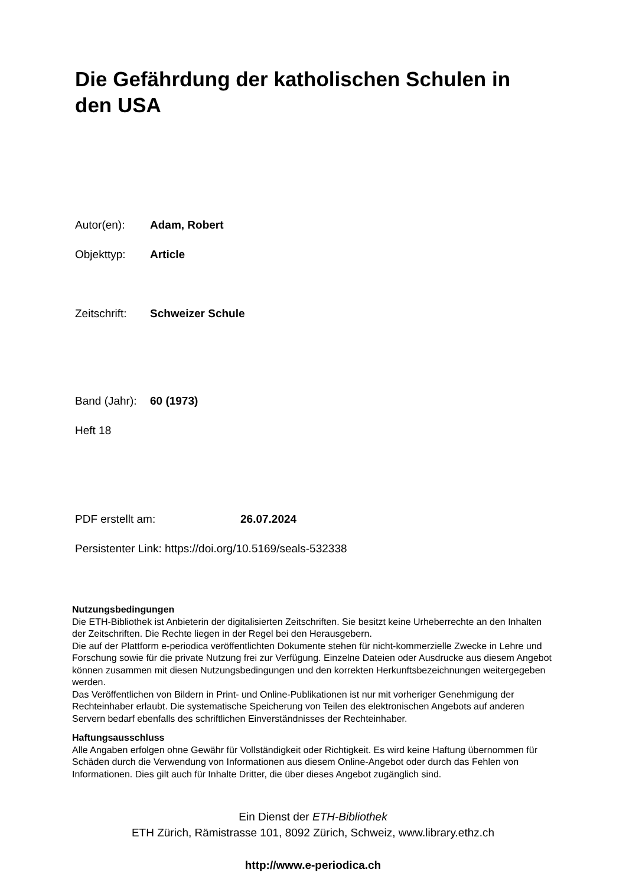Die Gefährdung der katholischen Schulen in den USA
Autor(en): Adam, Robert
Objekttyp: Article
Zeitschrift: Schweizer Schule
Band (Jahr): 60 (1973)
Heft 18
PDF erstellt am: 26.07.2024
Persistenter Link: https://doi.org/10.5169/seals-532338
Nutzungsbedingungen
Die ETH-Bibliothek ist Anbieterin der digitalisierten Zeitschriften. Sie besitzt keine Urheberrechte an den Inhalten der Zeitschriften. Die Rechte liegen in der Regel bei den Herausgebern.
Die auf der Plattform e-periodica veröffentlichten Dokumente stehen für nicht-kommerzielle Zwecke in Lehre und Forschung sowie für die private Nutzung frei zur Verfügung. Einzelne Dateien oder Ausdrucke aus diesem Angebot können zusammen mit diesen Nutzungsbedingungen und den korrekten Herkunftsbezeichnungen weitergegeben werden.
Das Veröffentlichen von Bildern in Print- und Online-Publikationen ist nur mit vorheriger Genehmigung der Rechteinhaber erlaubt. Die systematische Speicherung von Teilen des elektronischen Angebots auf anderen Servern bedarf ebenfalls des schriftlichen Einverständnisses der Rechteinhaber.
Haftungsausschluss
Alle Angaben erfolgen ohne Gewähr für Vollständigkeit oder Richtigkeit. Es wird keine Haftung übernommen für Schäden durch die Verwendung von Informationen aus diesem Online-Angebot oder durch das Fehlen von Informationen. Dies gilt auch für Inhalte Dritter, die über dieses Angebot zugänglich sind.
Ein Dienst der ETH-Bibliothek
ETH Zürich, Rämistrasse 101, 8092 Zürich, Schweiz, www.library.ethz.ch
http://www.e-periodica.ch